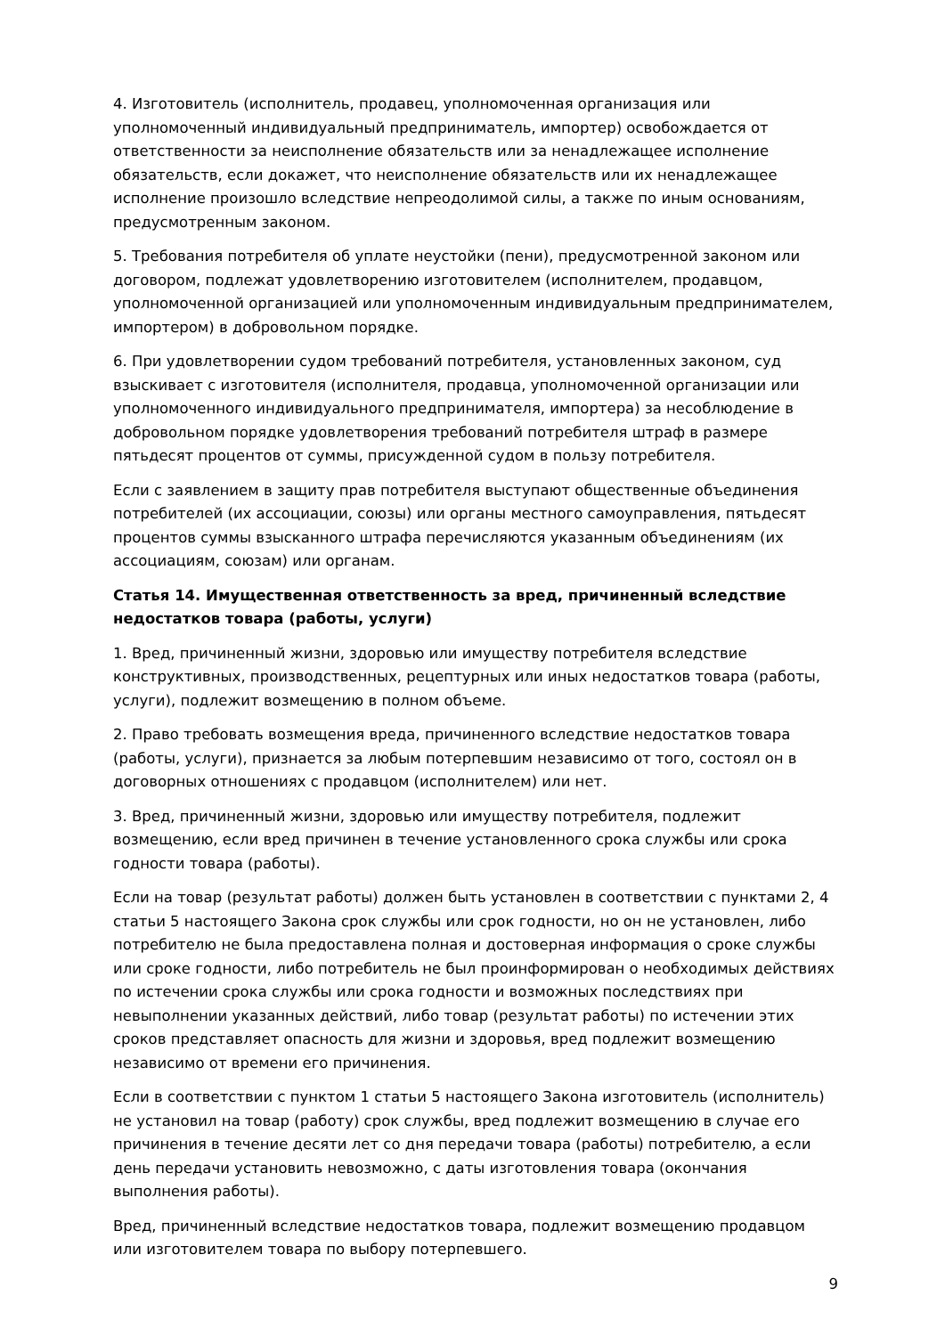4. Изготовитель (исполнитель, продавец, уполномоченная организация или уполномоченный индивидуальный предприниматель, импортер) освобождается от ответственности за неисполнение обязательств или за ненадлежащее исполнение обязательств, если докажет, что неисполнение обязательств или их ненадлежащее исполнение произошло вследствие непреодолимой силы, а также по иным основаниям, предусмотренным законом.
5. Требования потребителя об уплате неустойки (пени), предусмотренной законом или договором, подлежат удовлетворению изготовителем (исполнителем, продавцом, уполномоченной организацией или уполномоченным индивидуальным предпринимателем, импортером) в добровольном порядке.
6. При удовлетворении судом требований потребителя, установленных законом, суд взыскивает с изготовителя (исполнителя, продавца, уполномоченной организации или уполномоченного индивидуального предпринимателя, импортера) за несоблюдение в добровольном порядке удовлетворения требований потребителя штраф в размере пятьдесят процентов от суммы, присужденной судом в пользу потребителя.
Если с заявлением в защиту прав потребителя выступают общественные объединения потребителей (их ассоциации, союзы) или органы местного самоуправления, пятьдесят процентов суммы взысканного штрафа перечисляются указанным объединениям (их ассоциациям, союзам) или органам.
Статья 14. Имущественная ответственность за вред, причиненный вследствие недостатков товара (работы, услуги)
1. Вред, причиненный жизни, здоровью или имуществу потребителя вследствие конструктивных, производственных, рецептурных или иных недостатков товара (работы, услуги), подлежит возмещению в полном объеме.
2. Право требовать возмещения вреда, причиненного вследствие недостатков товара (работы, услуги), признается за любым потерпевшим независимо от того, состоял он в договорных отношениях с продавцом (исполнителем) или нет.
3. Вред, причиненный жизни, здоровью или имуществу потребителя, подлежит возмещению, если вред причинен в течение установленного срока службы или срока годности товара (работы).
Если на товар (результат работы) должен быть установлен в соответствии с пунктами 2, 4 статьи 5 настоящего Закона срок службы или срок годности, но он не установлен, либо потребителю не была предоставлена полная и достоверная информация о сроке службы или сроке годности, либо потребитель не был проинформирован о необходимых действиях по истечении срока службы или срока годности и возможных последствиях при невыполнении указанных действий, либо товар (результат работы) по истечении этих сроков представляет опасность для жизни и здоровья, вред подлежит возмещению независимо от времени его причинения.
Если в соответствии с пунктом 1 статьи 5 настоящего Закона изготовитель (исполнитель) не установил на товар (работу) срок службы, вред подлежит возмещению в случае его причинения в течение десяти лет со дня передачи товара (работы) потребителю, а если день передачи установить невозможно, с даты изготовления товара (окончания выполнения работы).
Вред, причиненный вследствие недостатков товара, подлежит возмещению продавцом или изготовителем товара по выбору потерпевшего.
9